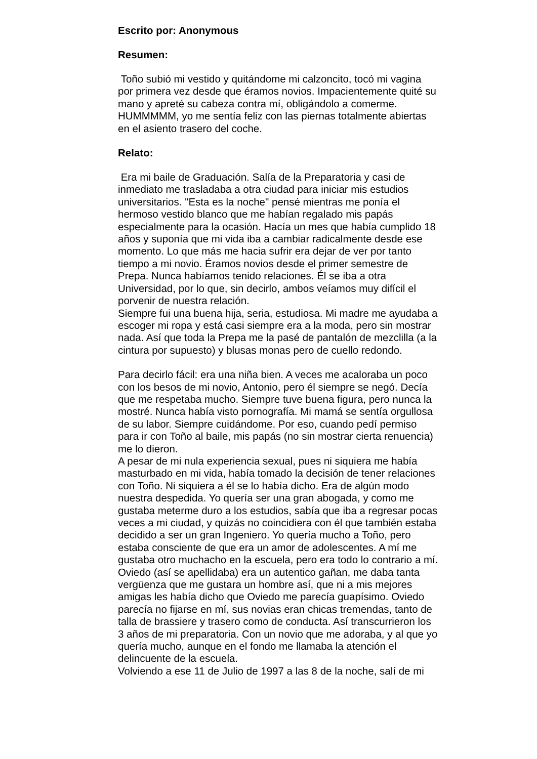Escrito por: Anonymous
Resumen:
Toño subió mi vestido y quitándome mi calzoncito, tocó mi vagina
por primera vez desde que éramos novios. Impacientemente quité su
mano y apreté su cabeza contra mí, obligándolo a comerme.
HUMMMMM, yo me sentía feliz con las piernas totalmente abiertas
en el asiento trasero del coche.
Relato:
Era mi baile de Graduación. Salía de la Preparatoria y casi de
inmediato me trasladaba a otra ciudad para iniciar mis estudios
universitarios. "Esta es la noche" pensé mientras me ponía el
hermoso vestido blanco que me habían regalado mis papás
especialmente para la ocasión. Hacía un mes que había cumplido 18
años y suponía que mi vida iba a cambiar radicalmente desde ese
momento. Lo que más me hacia sufrir era dejar de ver por tanto
tiempo a mi novio. Éramos novios desde el primer semestre de
Prepa. Nunca habíamos tenido relaciones. Él se iba a otra
Universidad, por lo que, sin decirlo, ambos veíamos muy difícil el
porvenir de nuestra relación.
Siempre fui una buena hija, seria, estudiosa. Mi madre me ayudaba a
escoger mi ropa y está casi siempre era a la moda, pero sin mostrar
nada. Así que toda la Prepa me la pasé de pantalón de mezclilla (a la
cintura por supuesto) y blusas monas pero de cuello redondo.
Para decirlo fácil: era una niña bien. A veces me acaloraba un poco
con los besos de mi novio, Antonio, pero él siempre se negó. Decía
que me respetaba mucho. Siempre tuve buena figura, pero nunca la
mostré. Nunca había visto pornografía. Mi mamá se sentía orgullosa
de su labor. Siempre cuidándome. Por eso, cuando pedí permiso
para ir con Toño al baile, mis papás (no sin mostrar cierta renuencia)
me lo dieron.
A pesar de mi nula experiencia sexual, pues ni siquiera me había
masturbado en mi vida, había tomado la decisión de tener relaciones
con Toño. Ni siquiera a él se lo había dicho. Era de algún modo
nuestra despedida. Yo quería ser una gran abogada, y como me
gustaba meterme duro a los estudios, sabía que iba a regresar pocas
veces a mi ciudad, y quizás no coincidiera con él que también estaba
decidido a ser un gran Ingeniero. Yo quería mucho a Toño, pero
estaba consciente de que era un amor de adolescentes. A mí me
gustaba otro muchacho en la escuela, pero era todo lo contrario a mí.
Oviedo (así se apellidaba) era un autentico gañan, me daba tanta
vergüenza que me gustara un hombre así, que ni a mis mejores
amigas les había dicho que Oviedo me parecía guapísimo. Oviedo
parecía no fijarse en mí, sus novias eran chicas tremendas, tanto de
talla de brassiere y trasero como de conducta. Así transcurrieron los
3 años de mi preparatoria. Con un novio que me adoraba, y al que yo
quería mucho, aunque en el fondo me llamaba la atención el
delincuente de la escuela.
Volviendo a ese 11 de Julio de 1997 a las 8 de la noche, salí de mi